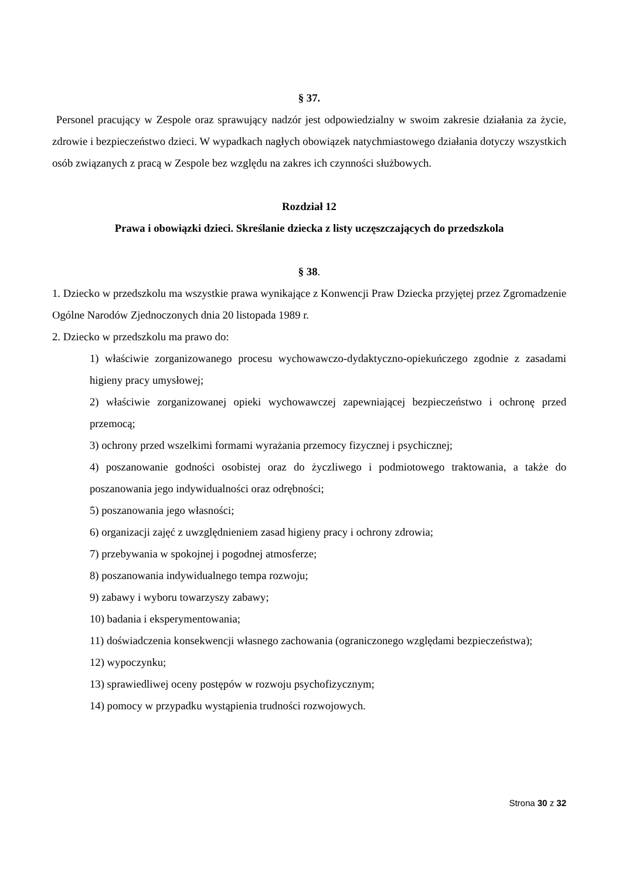§ 37.
Personel pracujący w Zespole oraz sprawujący nadzór jest odpowiedzialny w swoim zakresie działania za życie, zdrowie i bezpieczeństwo dzieci. W wypadkach nagłych obowiązek natychmiastowego działania dotyczy wszystkich osób związanych z pracą w Zespole bez względu na zakres ich czynności służbowych.
Rozdział 12
Prawa i obowiązki dzieci. Skreślanie dziecka z listy uczęszczających do przedszkola
§ 38.
1. Dziecko w przedszkolu ma wszystkie prawa wynikające z Konwencji Praw Dziecka przyjętej przez Zgromadzenie Ogólne Narodów Zjednoczonych dnia 20 listopada 1989 r.
2. Dziecko w przedszkolu ma prawo do:
1) właściwie zorganizowanego procesu wychowawczo-dydaktyczno-opiekuńczego zgodnie z zasadami higieny pracy umysłowej;
2) właściwie zorganizowanej opieki wychowawczej zapewniającej bezpieczeństwo i ochronę przed przemocą;
3) ochrony przed wszelkimi formami wyrażania przemocy fizycznej i psychicznej;
4) poszanowanie godności osobistej oraz do życzliwego i podmiotowego traktowania, a także do poszanowania jego indywidualności oraz odrębności;
5) poszanowania jego własności;
6) organizacji zajęć z uwzględnieniem zasad higieny pracy i ochrony zdrowia;
7) przebywania w spokojnej i pogodnej atmosferze;
8) poszanowania indywidualnego tempa rozwoju;
9) zabawy i wyboru towarzyszy zabawy;
10) badania i eksperymentowania;
11) doświadczenia konsekwencji własnego zachowania (ograniczonego względami bezpieczeństwa);
12) wypoczynku;
13) sprawiedliwej oceny postępów w rozwoju psychofizycznym;
14) pomocy w przypadku wystąpienia trudności rozwojowych.
Strona 30 z 32